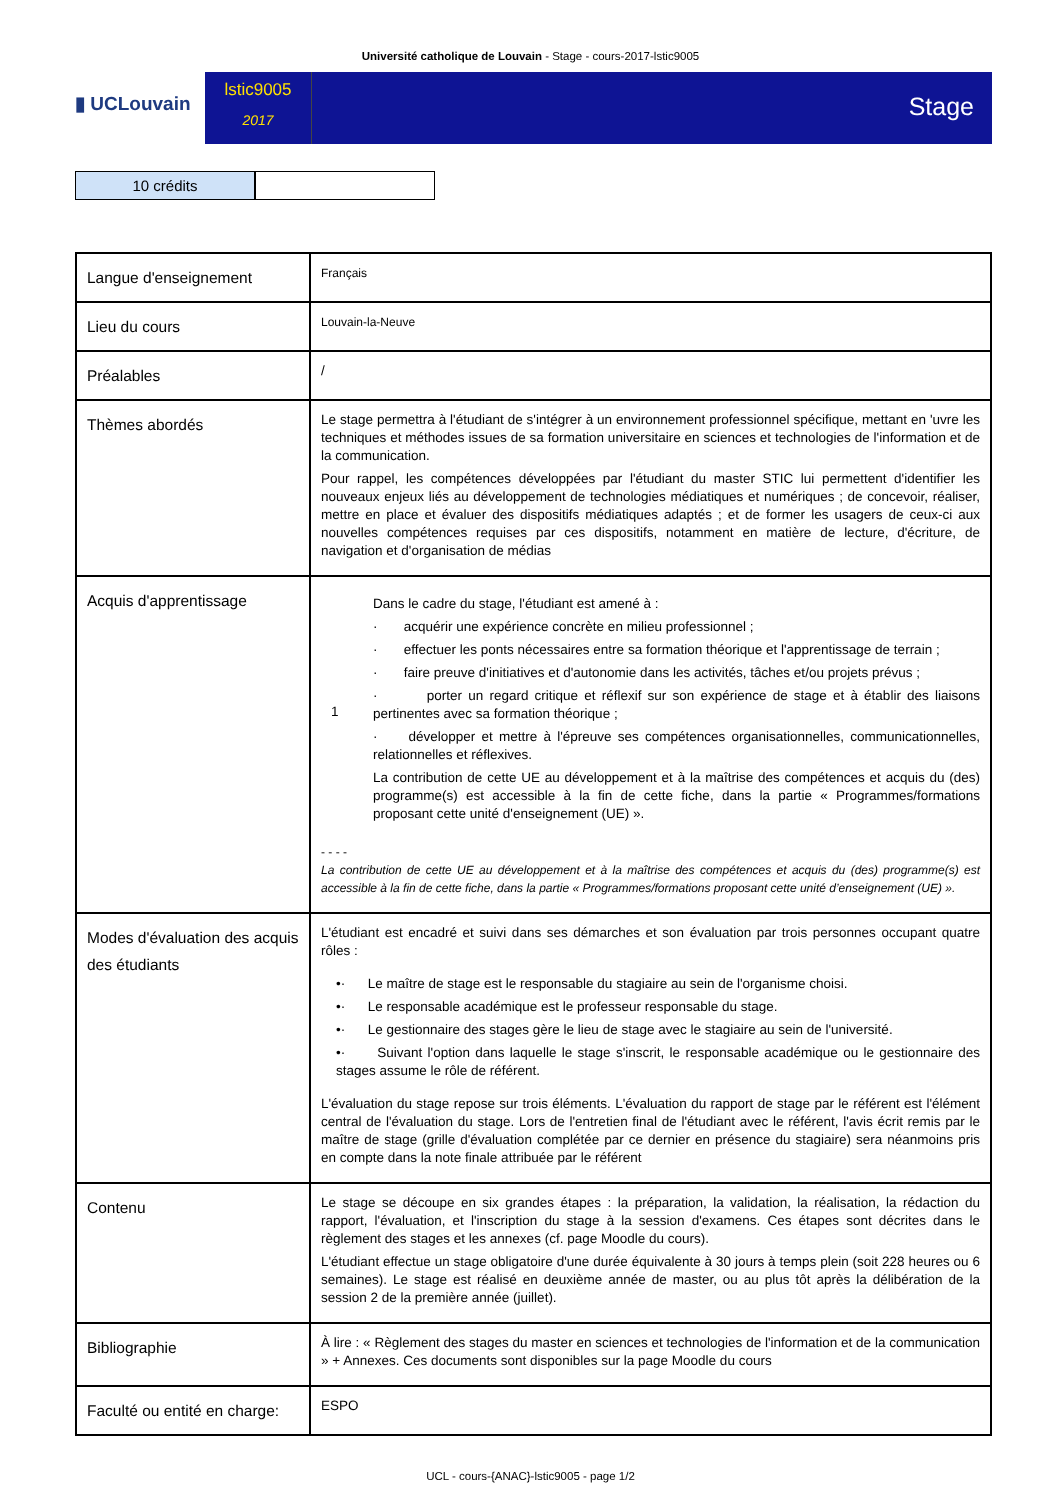Université catholique de Louvain - Stage - cours-2017-lstic9005
▮ UCLouvain
lstic9005
2017
Stage
10 crédits
| Langue d'enseignement | Français |
| Lieu du cours | Louvain-la-Neuve |
| Préalables | / |
| Thèmes abordés | Le stage permettra à l'étudiant de s'intégrer à un environnement professionnel spécifique, mettant en 'uvre les techniques et méthodes issues de sa formation universitaire en sciences et technologies de l'information et de la communication. Pour rappel, les compétences développées par l'étudiant du master STIC lui permettent d'identifier les nouveaux enjeux liés au développement de technologies médiatiques et numériques ; de concevoir, réaliser, mettre en place et évaluer des dispositifs médiatiques adaptés ; et de former les usagers de ceux-ci aux nouvelles compétences requises par ces dispositifs, notamment en matière de lecture, d'écriture, de navigation et d'organisation de médias |
| Acquis d'apprentissage | 1 Dans le cadre du stage, l'étudiant est amené à : · acquérir une expérience concrète en milieu professionnel ; · effectuer les ponts nécessaires entre sa formation théorique et l'apprentissage de terrain ; · faire preuve d'initiatives et d'autonomie dans les activités, tâches et/ou projets prévus ; · porter un regard critique et réflexif sur son expérience de stage et à établir des liaisons pertinentes avec sa formation théorique ; · développer et mettre à l'épreuve ses compétences organisationnelles, communicationnelles, relationnelles et réflexives. La contribution de cette UE au développement et à la maîtrise des compétences et acquis du (des) programme(s) est accessible à la fin de cette fiche, dans la partie « Programmes/formations proposant cette unité d'enseignement (UE) ». - - - - La contribution de cette UE au développement et à la maîtrise des compétences et acquis du (des) programme(s) est accessible à la fin de cette fiche, dans la partie « Programmes/formations proposant cette unité d’enseignement (UE) ». |
| Modes d'évaluation des acquis des étudiants | L'étudiant est encadré et suivi dans ses démarches et son évaluation par trois personnes occupant quatre rôles : •· Le maître de stage est le responsable du stagiaire au sein de l'organisme choisi. •· Le responsable académique est le professeur responsable du stage. •· Le gestionnaire des stages gère le lieu de stage avec le stagiaire au sein de l'université. •· Suivant l'option dans laquelle le stage s'inscrit, le responsable académique ou le gestionnaire des stages assume le rôle de référent. L'évaluation du stage repose sur trois éléments. L'évaluation du rapport de stage par le référent est l'élément central de l'évaluation du stage. Lors de l'entretien final de l'étudiant avec le référent, l'avis écrit remis par le maître de stage (grille d'évaluation complétée par ce dernier en présence du stagiaire) sera néanmoins pris en compte dans la note finale attribuée par le référent |
| Contenu | Le stage se découpe en six grandes étapes : la préparation, la validation, la réalisation, la rédaction du rapport, l'évaluation, et l'inscription du stage à la session d'examens. Ces étapes sont décrites dans le règlement des stages et les annexes (cf. page Moodle du cours). L'étudiant effectue un stage obligatoire d'une durée équivalente à 30 jours à temps plein (soit 228 heures ou 6 semaines). Le stage est réalisé en deuxième année de master, ou au plus tôt après la délibération de la session 2 de la première année (juillet). |
| Bibliographie | À lire : « Règlement des stages du master en sciences et technologies de l'information et de la communication » + Annexes. Ces documents sont disponibles sur la page Moodle du cours |
| Faculté ou entité en charge: | ESPO |
UCL - cours-{ANAC}-lstic9005 - page 1/2